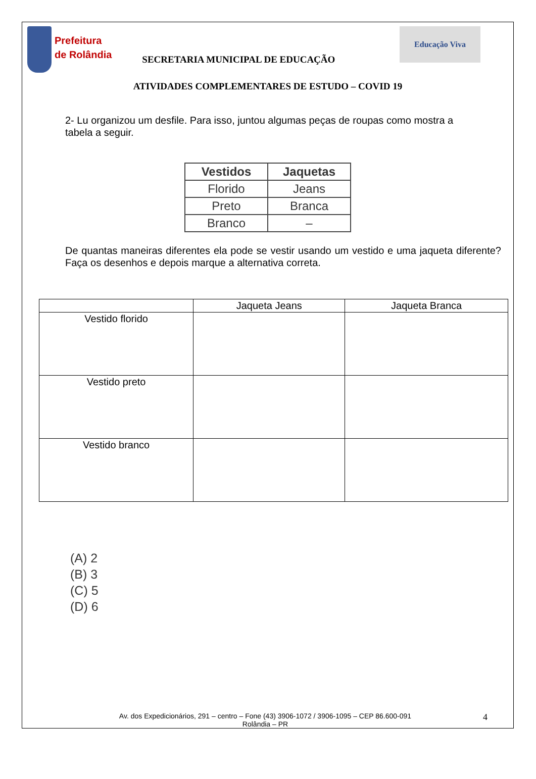Prefeitura
de Rolândia
SECRETARIA MUNICIPAL DE EDUCAÇÃO
Educação Viva
ATIVIDADES COMPLEMENTARES DE ESTUDO – COVID 19
2- Lu organizou um desfile. Para isso, juntou algumas peças de roupas como mostra a tabela a seguir.
| Vestidos | Jaquetas |
| --- | --- |
| Florido | Jeans |
| Preto | Branca |
| Branco | – |
De quantas maneiras diferentes ela pode se vestir usando um vestido e uma jaqueta diferente? Faça os desenhos e depois marque a alternativa correta.
| | Jaqueta Jeans | Jaqueta Branca |
| Vestido florido | | |
| Vestido preto | | |
| Vestido branco | | |
(A) 2
(B) 3
(C) 5
(D) 6
Av. dos Expedicionários, 291 – centro – Fone (43) 3906-1072 / 3906-1095 – CEP 86.600-091
Rolândia – PR
4